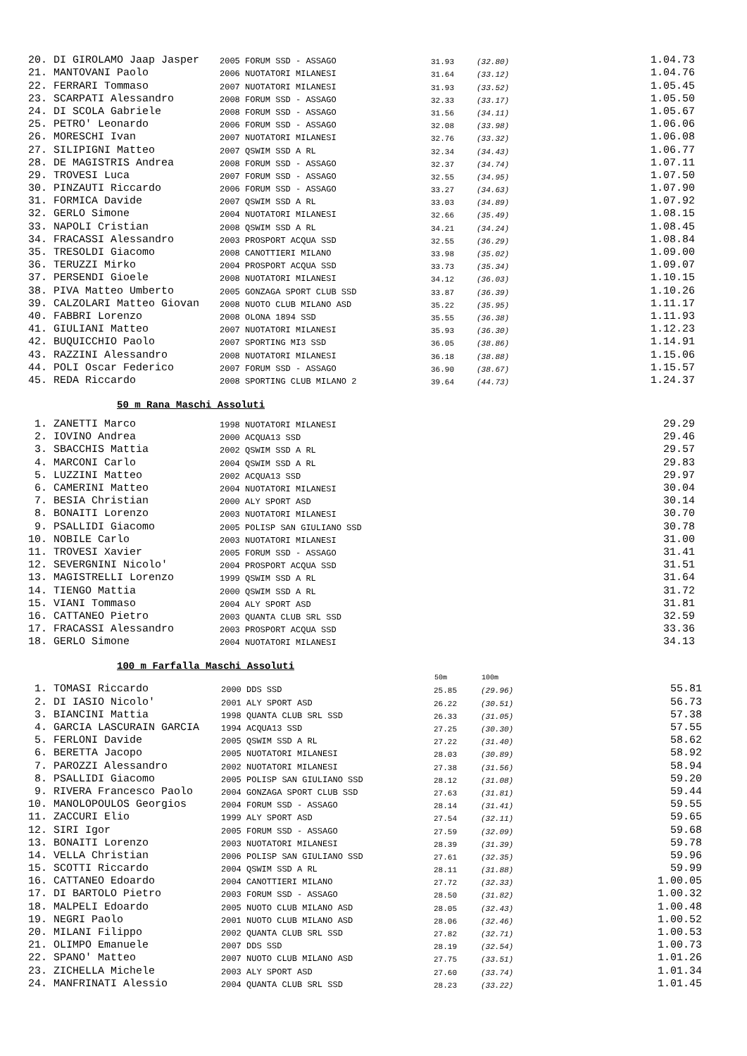| 20. DI GIROLAMO Jaap Jasper | 2005 FORUM SSD - ASSAGO | 31.93 | (32.80) | 1.04.73 |
| 21. MANTOVANI Paolo | 2006 NUOTATORI MILANESI | 31.64 | (33.12) | 1.04.76 |
| 22. FERRARI Tommaso | 2007 NUOTATORI MILANESI | 31.93 | (33.52) | 1.05.45 |
| 23. SCARPATI Alessandro | 2008 FORUM SSD - ASSAGO | 32.33 | (33.17) | 1.05.50 |
| 24. DI SCOLA Gabriele | 2008 FORUM SSD - ASSAGO | 31.56 | (34.11) | 1.05.67 |
| 25. PETRO' Leonardo | 2006 FORUM SSD - ASSAGO | 32.08 | (33.98) | 1.06.06 |
| 26. MORESCHI Ivan | 2007 NUOTATORI MILANESI | 32.76 | (33.32) | 1.06.08 |
| 27. SILIPIGNI Matteo | 2007 QSWIM SSD A RL | 32.34 | (34.43) | 1.06.77 |
| 28. DE MAGISTRIS Andrea | 2008 FORUM SSD - ASSAGO | 32.37 | (34.74) | 1.07.11 |
| 29. TROVESI Luca | 2007 FORUM SSD - ASSAGO | 32.55 | (34.95) | 1.07.50 |
| 30. PINZAUTI Riccardo | 2006 FORUM SSD - ASSAGO | 33.27 | (34.63) | 1.07.90 |
| 31. FORMICA Davide | 2007 QSWIM SSD A RL | 33.03 | (34.89) | 1.07.92 |
| 32. GERLO Simone | 2004 NUOTATORI MILANESI | 32.66 | (35.49) | 1.08.15 |
| 33. NAPOLI Cristian | 2008 QSWIM SSD A RL | 34.21 | (34.24) | 1.08.45 |
| 34. FRACASSI Alessandro | 2003 PROSPORT ACQUA SSD | 32.55 | (36.29) | 1.08.84 |
| 35. TRESOLDI Giacomo | 2008 CANOTTIERI MILANO | 33.98 | (35.02) | 1.09.00 |
| 36. TERUZZI Mirko | 2004 PROSPORT ACQUA SSD | 33.73 | (35.34) | 1.09.07 |
| 37. PERSENDI Gioele | 2008 NUOTATORI MILANESI | 34.12 | (36.03) | 1.10.15 |
| 38. PIVA Matteo Umberto | 2005 GONZAGA SPORT CLUB SSD | 33.87 | (36.39) | 1.10.26 |
| 39. CALZOLARI Matteo Giovan | 2008 NUOTO CLUB MILANO ASD | 35.22 | (35.95) | 1.11.17 |
| 40. FABBRI Lorenzo | 2008 OLONA 1894 SSD | 35.55 | (36.38) | 1.11.93 |
| 41. GIULIANI Matteo | 2007 NUOTATORI MILANESI | 35.93 | (36.30) | 1.12.23 |
| 42. BUQUICCHIO Paolo | 2007 SPORTING MI3 SSD | 36.05 | (38.86) | 1.14.91 |
| 43. RAZZINI Alessandro | 2008 NUOTATORI MILANESI | 36.18 | (38.88) | 1.15.06 |
| 44. POLI Oscar Federico | 2007 FORUM SSD - ASSAGO | 36.90 | (38.67) | 1.15.57 |
| 45. REDA Riccardo | 2008 SPORTING CLUB MILANO 2 | 39.64 | (44.73) | 1.24.37 |
50 m Rana Maschi Assoluti
| 1. ZANETTI Marco | 1998 NUOTATORI MILANESI | | | 29.29 |
| 2. IOVINO Andrea | 2000 ACQUA13 SSD | | | 29.46 |
| 3. SBACCHIS Mattia | 2002 QSWIM SSD A RL | | | 29.57 |
| 4. MARCONI Carlo | 2004 QSWIM SSD A RL | | | 29.83 |
| 5. LUZZINI Matteo | 2002 ACQUA13 SSD | | | 29.97 |
| 6. CAMERINI Matteo | 2004 NUOTATORI MILANESI | | | 30.04 |
| 7. BESIA Christian | 2000 ALY SPORT ASD | | | 30.14 |
| 8. BONAITI Lorenzo | 2003 NUOTATORI MILANESI | | | 30.70 |
| 9. PSALLIDI Giacomo | 2005 POLISP SAN GIULIANO SSD | | | 30.78 |
| 10. NOBILE Carlo | 2003 NUOTATORI MILANESI | | | 31.00 |
| 11. TROVESI Xavier | 2005 FORUM SSD - ASSAGO | | | 31.41 |
| 12. SEVERGNINI Nicolo' | 2004 PROSPORT ACQUA SSD | | | 31.51 |
| 13. MAGISTRELLI Lorenzo | 1999 QSWIM SSD A RL | | | 31.64 |
| 14. TIENGO Mattia | 2000 QSWIM SSD A RL | | | 31.72 |
| 15. VIANI Tommaso | 2004 ALY SPORT ASD | | | 31.81 |
| 16. CATTANEO Pietro | 2003 QUANTA CLUB SRL SSD | | | 32.59 |
| 17. FRACASSI Alessandro | 2003 PROSPORT ACQUA SSD | | | 33.36 |
| 18. GERLO Simone | 2004 NUOTATORI MILANESI | | | 34.13 |
100 m Farfalla Maschi Assoluti
| | | 50m | 100m | |
| --- | --- | --- | --- | --- |
| 1. TOMASI Riccardo | 2000 DDS SSD | 25.85 | (29.96) | 55.81 |
| 2. DI IASIO Nicolo' | 2001 ALY SPORT ASD | 26.22 | (30.51) | 56.73 |
| 3. BIANCINI Mattia | 1998 QUANTA CLUB SRL SSD | 26.33 | (31.05) | 57.38 |
| 4. GARCIA LASCURAIN GARCIA | 1994 ACQUA13 SSD | 27.25 | (30.30) | 57.55 |
| 5. FERLONI Davide | 2005 QSWIM SSD A RL | 27.22 | (31.40) | 58.62 |
| 6. BERETTA Jacopo | 2005 NUOTATORI MILANESI | 28.03 | (30.89) | 58.92 |
| 7. PAROZZI Alessandro | 2002 NUOTATORI MILANESI | 27.38 | (31.56) | 58.94 |
| 8. PSALLIDI Giacomo | 2005 POLISP SAN GIULIANO SSD | 28.12 | (31.08) | 59.20 |
| 9. RIVERA Francesco Paolo | 2004 GONZAGA SPORT CLUB SSD | 27.63 | (31.81) | 59.44 |
| 10. MANOLOPOULOS Georgios | 2004 FORUM SSD - ASSAGO | 28.14 | (31.41) | 59.55 |
| 11. ZACCURI Elio | 1999 ALY SPORT ASD | 27.54 | (32.11) | 59.65 |
| 12. SIRI Igor | 2005 FORUM SSD - ASSAGO | 27.59 | (32.09) | 59.68 |
| 13. BONAITI Lorenzo | 2003 NUOTATORI MILANESI | 28.39 | (31.39) | 59.78 |
| 14. VELLA Christian | 2006 POLISP SAN GIULIANO SSD | 27.61 | (32.35) | 59.96 |
| 15. SCOTTI Riccardo | 2004 QSWIM SSD A RL | 28.11 | (31.88) | 59.99 |
| 16. CATTANEO Edoardo | 2004 CANOTTIERI MILANO | 27.72 | (32.33) | 1.00.05 |
| 17. DI BARTOLO Pietro | 2003 FORUM SSD - ASSAGO | 28.50 | (31.82) | 1.00.32 |
| 18. MALPELI Edoardo | 2005 NUOTO CLUB MILANO ASD | 28.05 | (32.43) | 1.00.48 |
| 19. NEGRI Paolo | 2001 NUOTO CLUB MILANO ASD | 28.06 | (32.46) | 1.00.52 |
| 20. MILANI Filippo | 2002 QUANTA CLUB SRL SSD | 27.82 | (32.71) | 1.00.53 |
| 21. OLIMPO Emanuele | 2007 DDS SSD | 28.19 | (32.54) | 1.00.73 |
| 22. SPANO' Matteo | 2007 NUOTO CLUB MILANO ASD | 27.75 | (33.51) | 1.01.26 |
| 23. ZICHELLA Michele | 2003 ALY SPORT ASD | 27.60 | (33.74) | 1.01.34 |
| 24. MANFRINATI Alessio | 2004 QUANTA CLUB SRL SSD | 28.23 | (33.22) | 1.01.45 |